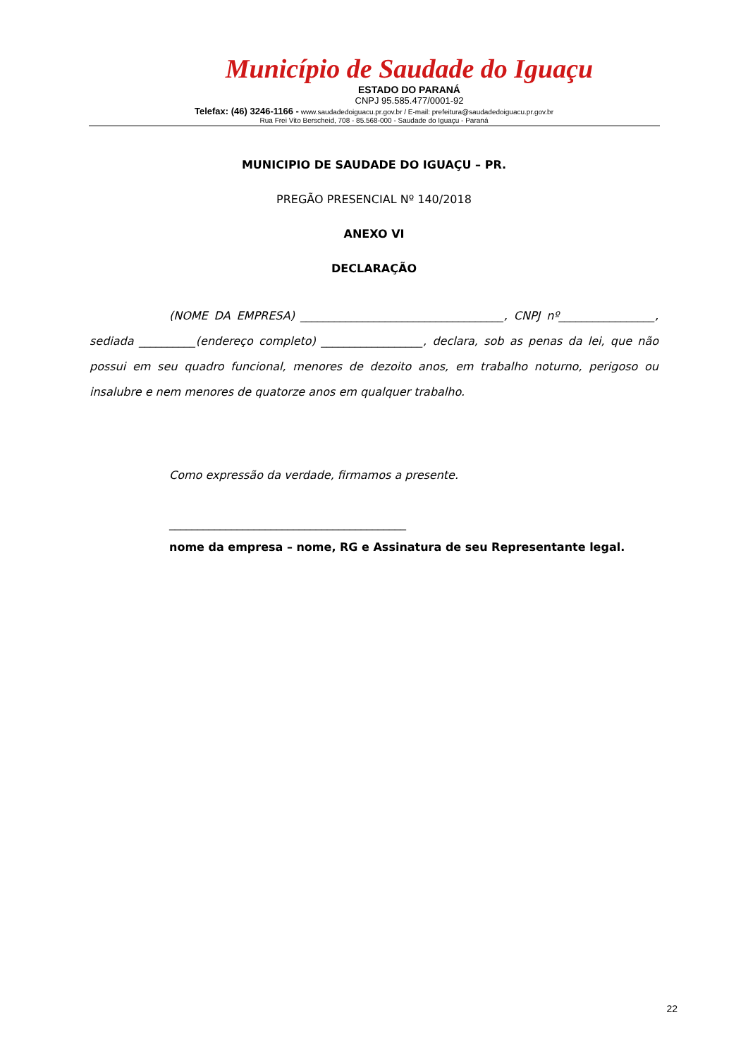Município de Saudade do Iguaçu
ESTADO DO PARANÁ
CNPJ 95.585.477/0001-92
Telefax: (46) 3246-1166 - www.saudadedoiguacu.pr.gov.br / E-mail: prefeitura@saudadedoiguacu.pr.gov.br
Rua Frei Vito Berscheid, 708 - 85.568-000 - Saudade do Iguaçu - Paraná
MUNICIPIO DE SAUDADE DO IGUAÇU – PR.
PREGÃO PRESENCIAL Nº 140/2018
ANEXO VI
DECLARAÇÃO
(NOME DA EMPRESA) ____________________________________, CNPJ nº_________________, sediada __________(endereço completo) __________________, declara, sob as penas da lei, que não possui em seu quadro funcional, menores de dezoito anos, em trabalho noturno, perigoso ou insalubre e nem menores de quatorze anos em qualquer trabalho.
Como expressão da verdade, firmamos a presente.
__________________________________________
nome da empresa – nome, RG e Assinatura de seu Representante legal.
22